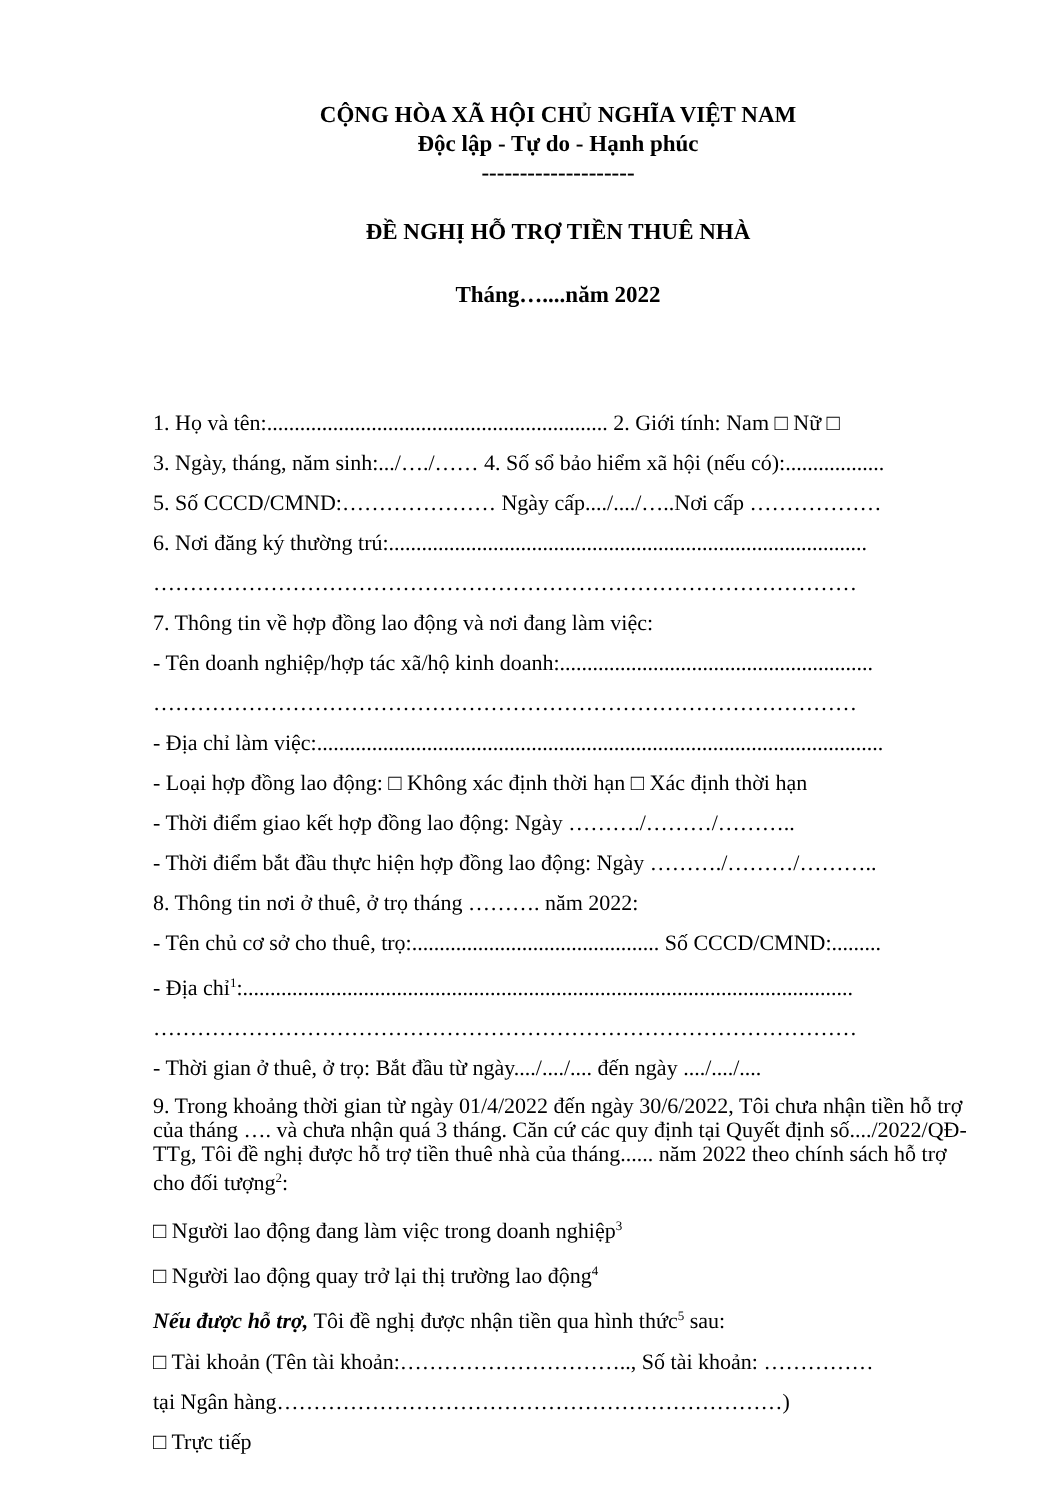CỘNG HÒA XÃ HỘI CHỦ NGHĨA VIỆT NAM
Độc lập - Tự do - Hạnh phúc
--------------------
ĐỀ NGHỊ HỖ TRỢ TIỀN THUÊ NHÀ
Tháng…....năm 2022
1. Họ và tên:.............................................................. 2. Giới tính: Nam □ Nữ □
3. Ngày, tháng, năm sinh:.../…./…… 4. Số sổ bảo hiểm xã hội (nếu có):..................
5. Số CCCD/CMND:………………… Ngày cấp..../..../…..Nơi cấp ………………
6. Nơi đăng ký thường trú:.......................................................................................
……………………………………………………………………………………
7. Thông tin về hợp đồng lao động và nơi đang làm việc:
- Tên doanh nghiệp/hợp tác xã/hộ kinh doanh:.........................................................
……………………………………………………………………………………
- Địa chỉ làm việc:.......................................................................................................
- Loại hợp đồng lao động: □ Không xác định thời hạn □ Xác định thời hạn
- Thời điểm giao kết hợp đồng lao động: Ngày ………./………/………..
- Thời điểm bắt đầu thực hiện hợp đồng lao động: Ngày ………./………/………..
8. Thông tin nơi ở thuê, ở trọ tháng ………. năm 2022:
- Tên chủ cơ sở cho thuê, trọ:............................................. Số CCCD/CMND:.........
- Địa chỉ<sup>1</sup>:...............................................................................................................
……………………………………………………………………………………
- Thời gian ở thuê, ở trọ: Bắt đầu từ ngày..../..../.... đến ngày ..../..../....
9. Trong khoảng thời gian từ ngày 01/4/2022 đến ngày 30/6/2022, Tôi chưa nhận tiền hỗ trợ của tháng …. và chưa nhận quá 3 tháng. Căn cứ các quy định tại Quyết định số..../2022/QĐ-TTg, Tôi đề nghị được hỗ trợ tiền thuê nhà của tháng...... năm 2022 theo chính sách hỗ trợ cho đối tượng<sup>2</sup>:
□ Người lao động đang làm việc trong doanh nghiệp<sup>3</sup>
□ Người lao động quay trở lại thị trường lao động<sup>4</sup>
Nếu được hỗ trợ, Tôi đề nghị được nhận tiền qua hình thức<sup>5</sup> sau:
□ Tài khoản (Tên tài khoản:………………………….., Số tài khoản: ……………
tại Ngân hàng……………………………………………………………)
□ Trực tiếp